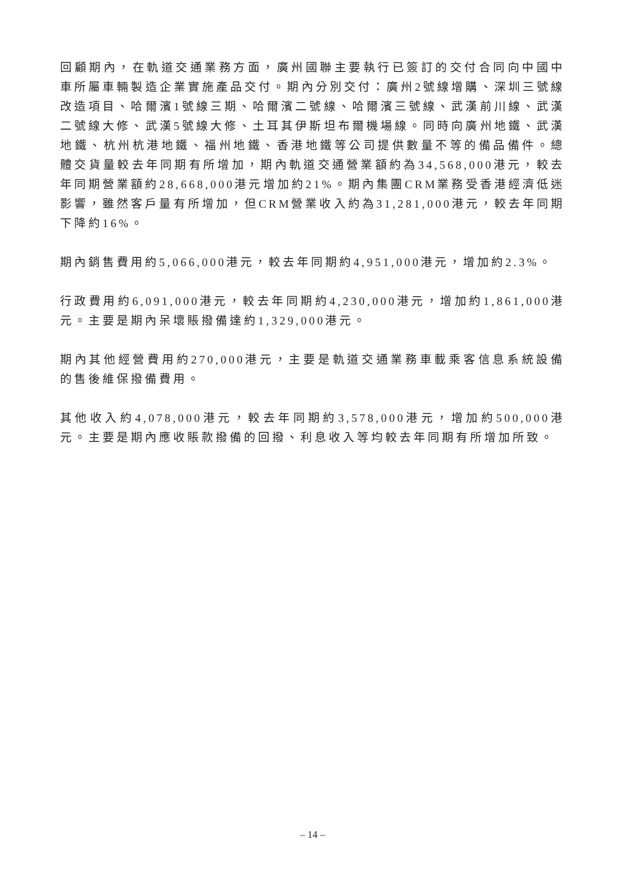回顧期內，在軌道交通業務方面，廣州國聯主要執行已簽訂的交付合同向中國中車所屬車輛製造企業實施產品交付。期內分別交付：廣州2號線增購、深圳三號線改造項目、哈爾濱1號線三期、哈爾濱二號線、哈爾濱三號線、武漢前川線、武漢二號線大修、武漢5號線大修、土耳其伊斯坦布爾機場線。同時向廣州地鐵、武漢地鐵、杭州杭港地鐵、福州地鐵、香港地鐵等公司提供數量不等的備品備件。總體交貨量較去年同期有所增加，期內軌道交通營業額約為34,568,000港元，較去年同期營業額約28,668,000港元增加約21%。期內集團CRM業務受香港經濟低迷影響，雖然客戶量有所增加，但CRM營業收入約為31,281,000港元，較去年同期下降約16%。
期內銷售費用約5,066,000港元，較去年同期約4,951,000港元，增加約2.3%。
行政費用約6,091,000港元，較去年同期約4,230,000港元，增加約1,861,000港元。主要是期內呆壞賬撥備達約1,329,000港元。
期內其他經營費用約270,000港元，主要是軌道交通業務車載乘客信息系統設備的售後維保撥備費用。
其他收入約4,078,000港元，較去年同期約3,578,000港元，增加約500,000港元。主要是期內應收賬款撥備的回撥、利息收入等均較去年同期有所增加所致。
– 14 –